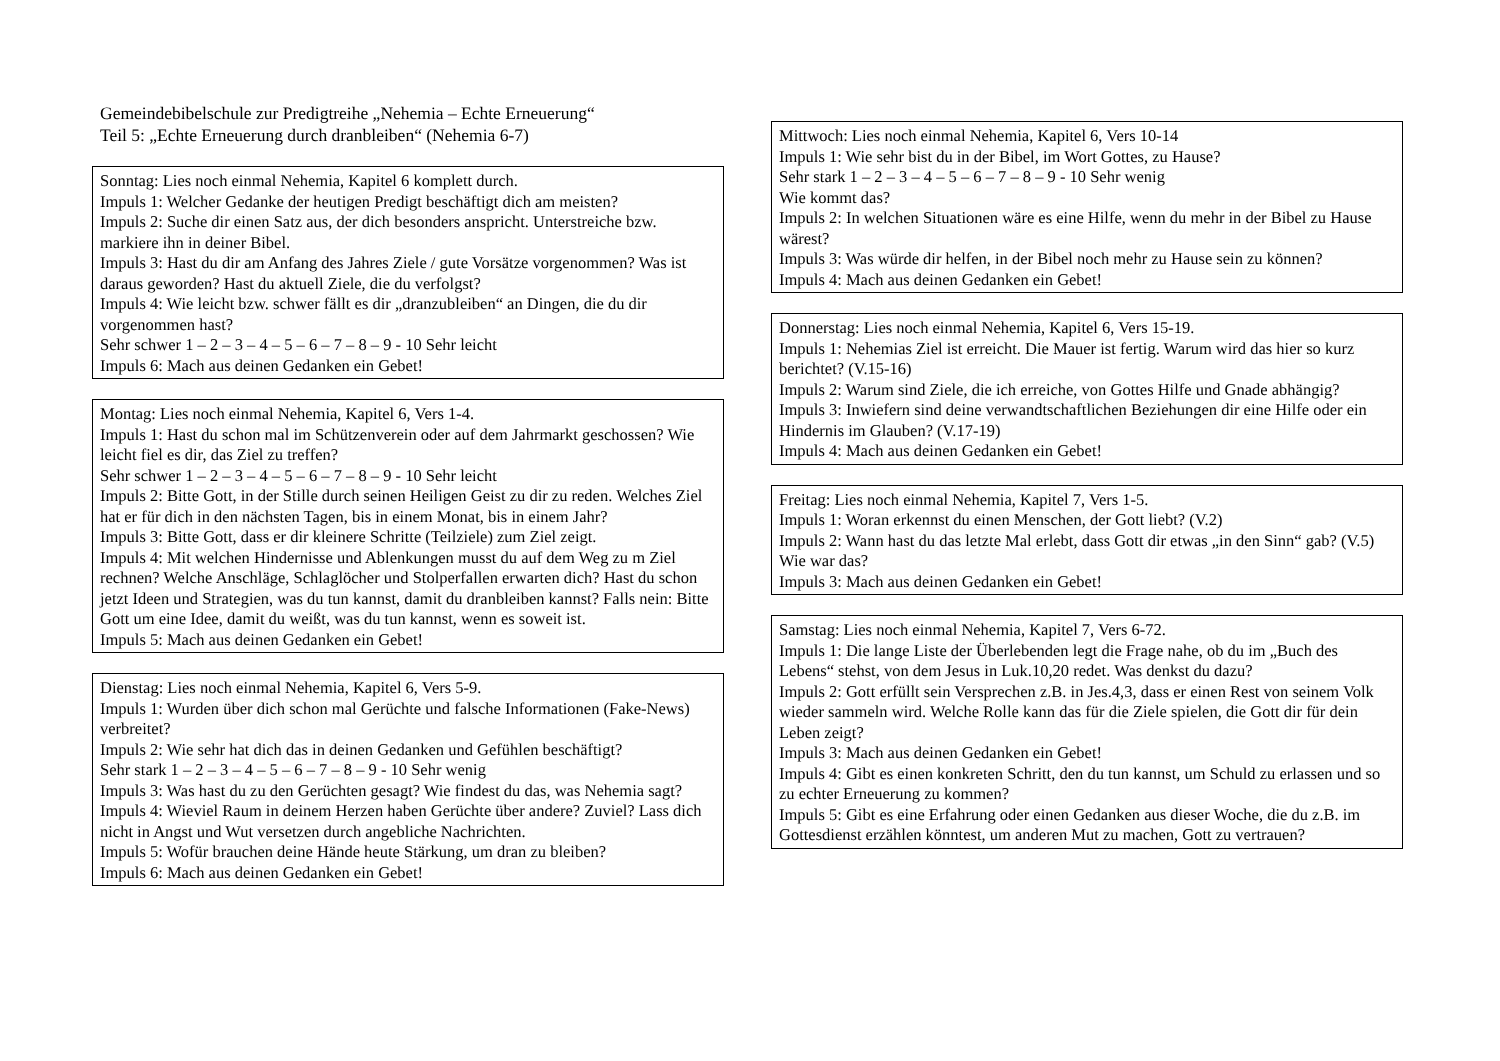Gemeindebibelschule zur Predigtreihe „Nehemia – Echte Erneuerung“
Teil 5: „Echte Erneuerung durch dranbleiben“ (Nehemia 6-7)
Sonntag: Lies noch einmal Nehemia, Kapitel 6 komplett durch.
Impuls 1: Welcher Gedanke der heutigen Predigt beschäftigt dich am meisten?
Impuls 2: Suche dir einen Satz aus, der dich besonders anspricht. Unterstreiche bzw. markiere ihn in deiner Bibel.
Impuls 3: Hast du dir am Anfang des Jahres Ziele / gute Vorsätze vorgenommen? Was ist daraus geworden? Hast du aktuell Ziele, die du verfolgst?
Impuls 4: Wie leicht bzw. schwer fällt es dir „dranzubleiben“ an Dingen, die du dir vorgenommen hast?
Sehr schwer 1 – 2 – 3 – 4 – 5 – 6 – 7 – 8 – 9 - 10 Sehr leicht
Impuls 6: Mach aus deinen Gedanken ein Gebet!
Montag: Lies noch einmal Nehemia, Kapitel 6, Vers 1-4.
Impuls 1: Hast du schon mal im Schützenverein oder auf dem Jahrmarkt geschossen? Wie leicht fiel es dir, das Ziel zu treffen?
Sehr schwer 1 – 2 – 3 – 4 – 5 – 6 – 7 – 8 – 9 - 10 Sehr leicht
Impuls 2: Bitte Gott, in der Stille durch seinen Heiligen Geist zu dir zu reden. Welches Ziel hat er für dich in den nächsten Tagen, bis in einem Monat, bis in einem Jahr?
Impuls 3: Bitte Gott, dass er dir kleinere Schritte (Teilziele) zum Ziel zeigt.
Impuls 4: Mit welchen Hindernisse und Ablenkungen musst du auf dem Weg zu m Ziel rechnen? Welche Anschläge, Schlaglöcher und Stolperfallen erwarten dich? Hast du schon jetzt Ideen und Strategien, was du tun kannst, damit du dranbleiben kannst? Falls nein: Bitte Gott um eine Idee, damit du weißt, was du tun kannst, wenn es soweit ist.
Impuls 5: Mach aus deinen Gedanken ein Gebet!
Dienstag: Lies noch einmal Nehemia, Kapitel 6, Vers 5-9.
Impuls 1: Wurden über dich schon mal Gerüchte und falsche Informationen (Fake-News) verbreitet?
Impuls 2: Wie sehr hat dich das in deinen Gedanken und Gefühlen beschäftigt?
Sehr stark 1 – 2 – 3 – 4 – 5 – 6 – 7 – 8 – 9 - 10 Sehr wenig
Impuls 3: Was hast du zu den Gerüchten gesagt? Wie findest du das, was Nehemia sagt?
Impuls 4: Wieviel Raum in deinem Herzen haben Gerüchte über andere? Zuviel? Lass dich nicht in Angst und Wut versetzen durch angebliche Nachrichten.
Impuls 5: Wofür brauchen deine Hände heute Stärkung, um dran zu bleiben?
Impuls 6: Mach aus deinen Gedanken ein Gebet!
Mittwoch: Lies noch einmal Nehemia, Kapitel 6, Vers 10-14
Impuls 1: Wie sehr bist du in der Bibel, im Wort Gottes, zu Hause?
Sehr stark 1 – 2 – 3 – 4 – 5 – 6 – 7 – 8 – 9 - 10 Sehr wenig
Wie kommt das?
Impuls 2: In welchen Situationen wäre es eine Hilfe, wenn du mehr in der Bibel zu Hause wärest?
Impuls 3: Was würde dir helfen, in der Bibel noch mehr zu Hause sein zu können?
Impuls 4: Mach aus deinen Gedanken ein Gebet!
Donnerstag: Lies noch einmal Nehemia, Kapitel 6, Vers 15-19.
Impuls 1: Nehemias Ziel ist erreicht. Die Mauer ist fertig. Warum wird das hier so kurz berichtet? (V.15-16)
Impuls 2: Warum sind Ziele, die ich erreiche, von Gottes Hilfe und Gnade abhängig?
Impuls 3: Inwiefern sind deine verwandtschaftlichen Beziehungen dir eine Hilfe oder ein Hindernis im Glauben? (V.17-19)
Impuls 4: Mach aus deinen Gedanken ein Gebet!
Freitag: Lies noch einmal Nehemia, Kapitel 7, Vers 1-5.
Impuls 1: Woran erkennst du einen Menschen, der Gott liebt? (V.2)
Impuls 2: Wann hast du das letzte Mal erlebt, dass Gott dir etwas „in den Sinn“ gab? (V.5) Wie war das?
Impuls 3: Mach aus deinen Gedanken ein Gebet!
Samstag: Lies noch einmal Nehemia, Kapitel 7, Vers 6-72.
Impuls 1: Die lange Liste der Überlebenden legt die Frage nahe, ob du im „Buch des Lebens“ stehst, von dem Jesus in Luk.10,20 redet. Was denkst du dazu?
Impuls 2: Gott erfüllt sein Versprechen z.B. in Jes.4,3, dass er einen Rest von seinem Volk wieder sammeln wird. Welche Rolle kann das für die Ziele spielen, die Gott dir für dein Leben zeigt?
Impuls 3: Mach aus deinen Gedanken ein Gebet!
Impuls 4: Gibt es einen konkreten Schritt, den du tun kannst, um Schuld zu erlassen und so zu echter Erneuerung zu kommen?
Impuls 5: Gibt es eine Erfahrung oder einen Gedanken aus dieser Woche, die du z.B. im Gottesdienst erzählen könntest, um anderen Mut zu machen, Gott zu vertrauen?